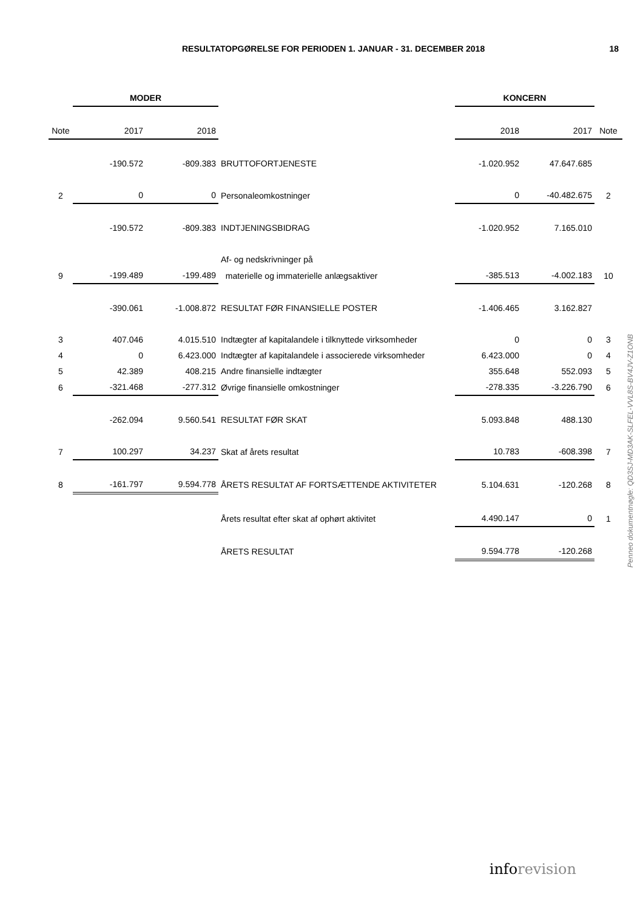RESULTATOPGØRELSE FOR PERIODEN 1. JANUAR - 31. DECEMBER 2018
18
| | MODER | | | KONCERN | | |
| --- | --- | --- | --- | --- | --- | --- |
| Note | 2017 | 2018 | | 2018 | 2017 | Note |
| | -190.572 | -809.383 | BRUTTOFORTJENESTE | -1.020.952 | 47.647.685 | |
| 2 | 0 | 0 | Personaleomkostninger | 0 | -40.482.675 | 2 |
| | -190.572 | -809.383 | INDTJENINGSBIDRAG | -1.020.952 | 7.165.010 | |
| | | | Af- og nedskrivninger på | | | |
| 9 | -199.489 | -199.489 | materielle og immaterielle anlægsaktiver | -385.513 | -4.002.183 | 10 |
| | -390.061 | -1.008.872 | RESULTAT FØR FINANSIELLE POSTER | -1.406.465 | 3.162.827 | |
| 3 | 407.046 | 4.015.510 | Indtægter af kapitalandele i tilknyttede virksomheder | 0 | 0 | 3 |
| 4 | 0 | 6.423.000 | Indtægter af kapitalandele i associerede virksomheder | 6.423.000 | 0 | 4 |
| 5 | 42.389 | 408.215 | Andre finansielle indtægter | 355.648 | 552.093 | 5 |
| 6 | -321.468 | -277.312 | Øvrige finansielle omkostninger | -278.335 | -3.226.790 | 6 |
| | -262.094 | 9.560.541 | RESULTAT FØR SKAT | 5.093.848 | 488.130 | |
| 7 | 100.297 | 34.237 | Skat af årets resultat | 10.783 | -608.398 | 7 |
| 8 | -161.797 | 9.594.778 | ÅRETS RESULTAT AF FORTSÆTTENDE AKTIVITETER | 5.104.631 | -120.268 | 8 |
| | | | Årets resultat efter skat af ophørt aktivitet | 4.490.147 | 0 | 1 |
| | | | ÅRETS RESULTAT | 9.594.778 | -120.268 | |
Penneo dokumentnøgle: QD3SJ-MD3AK-SLFEL-VVL8S-BV4JV-Z1ONB
inforevision